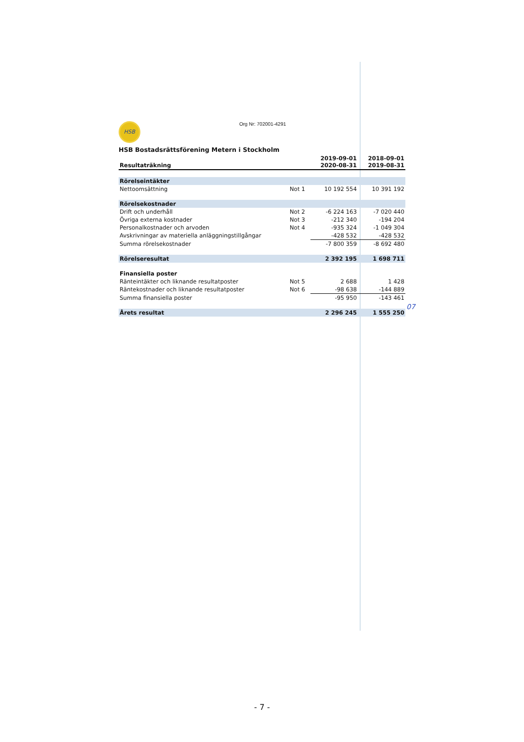HSB Org Nr: 702001-4291
HSB Bostadsrättsförening Metern i Stockholm
| Resultaträkning | | 2019-09-01 2020-08-31 | 2018-09-01 2019-08-31 |
| --- | --- | --- | --- |
| Rörelseintäkter | | | |
| Nettoomsättning | Not 1 | 10 192 554 | 10 391 192 |
| Rörelsekostnader | | | |
| Drift och underhåll | Not 2 | -6 224 163 | -7 020 440 |
| Övriga externa kostnader | Not 3 | -212 340 | -194 204 |
| Personalkostnader och arvoden | Not 4 | -935 324 | -1 049 304 |
| Avskrivningar av materiella anläggningstillgångar | | -428 532 | -428 532 |
| Summa rörelsekostnader | | -7 800 359 | -8 692 480 |
| Rörelseresultat | | 2 392 195 | 1 698 711 |
| Finansiella poster | | | |
| Ränteintäkter och liknande resultatposter | Not 5 | 2 688 | 1 428 |
| Räntekostnader och liknande resultatposter | Not 6 | -98 638 | -144 889 |
| Summa finansiella poster | | -95 950 | -143 461 |
| Årets resultat | | 2 296 245 | 1 555 250 |
07
- 7 -